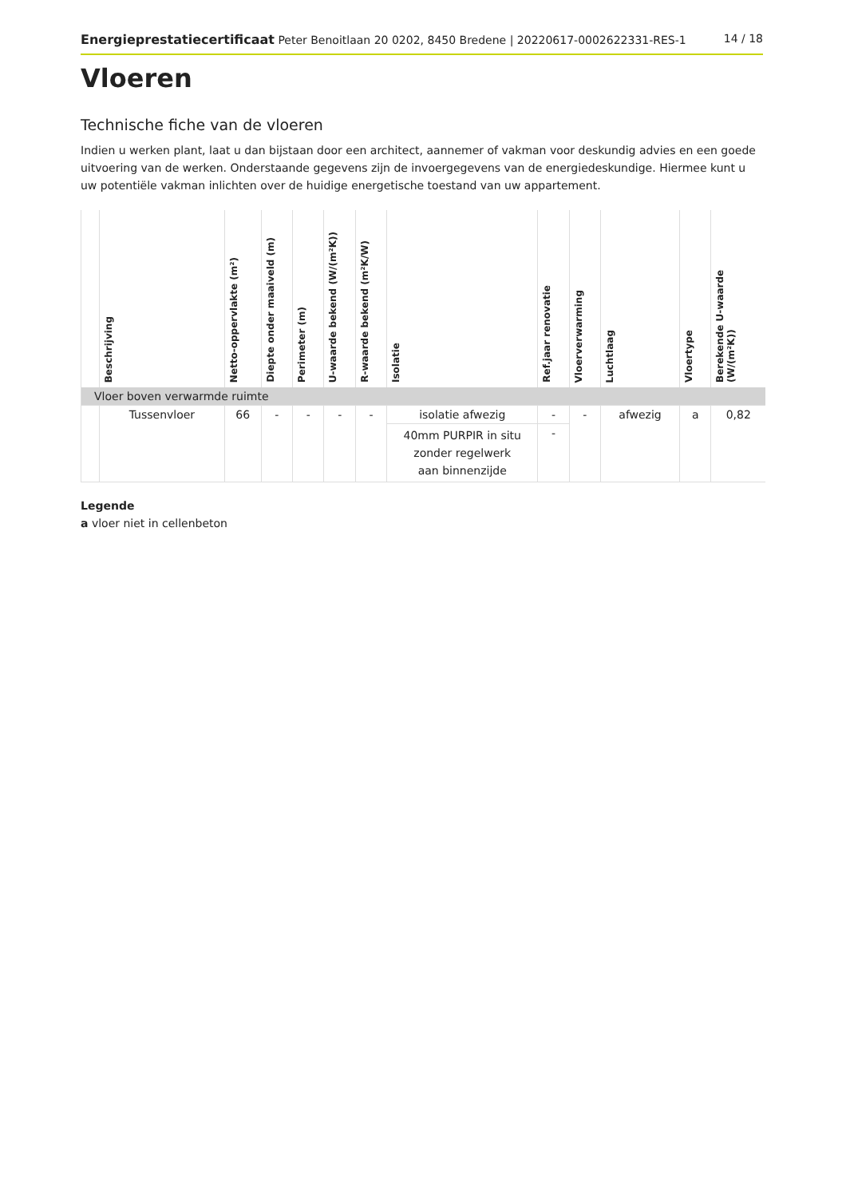Energieprestatiecertificaat Peter Benoitlaan 20 0202, 8450 Bredene | 20220617-0002622331-RES-1 14 / 18
Vloeren
Technische fiche van de vloeren
Indien u werken plant, laat u dan bijstaan door een architect, aannemer of vakman voor deskundig advies en een goede uitvoering van de werken. Onderstaande gegevens zijn de invoergegevens van de energiedeskundige. Hiermee kunt u uw potentiële vakman inlichten over de huidige energetische toestand van uw appartement.
| | Beschrijving | Netto-oppervlakte (m²) | Diepte onder maaiveld (m) | Perimeter (m) | U-waarde bekend (W/(m²K)) | R-waarde bekend (m²K/W) | Isolatie | Ref.jaar renovatie | Vloerverwarming | Luchtlaag | Vloertype | Berekende U-waarde (W/(m²K)) |
| --- | --- | --- | --- | --- | --- | --- | --- | --- | --- | --- | --- | --- |
| Vloer boven verwarmde ruimte | | | | | | | | | | | | |
| | Tussenvloer | 66 | - | - | - | - | isolatie afwezig | - | - | afwezig | a | 0,82 |
| | | | | | | | 40mm PURPIR in situ zonder regelwerk aan binnenzijde | - | | | | |
Legende
a vloer niet in cellenbeton